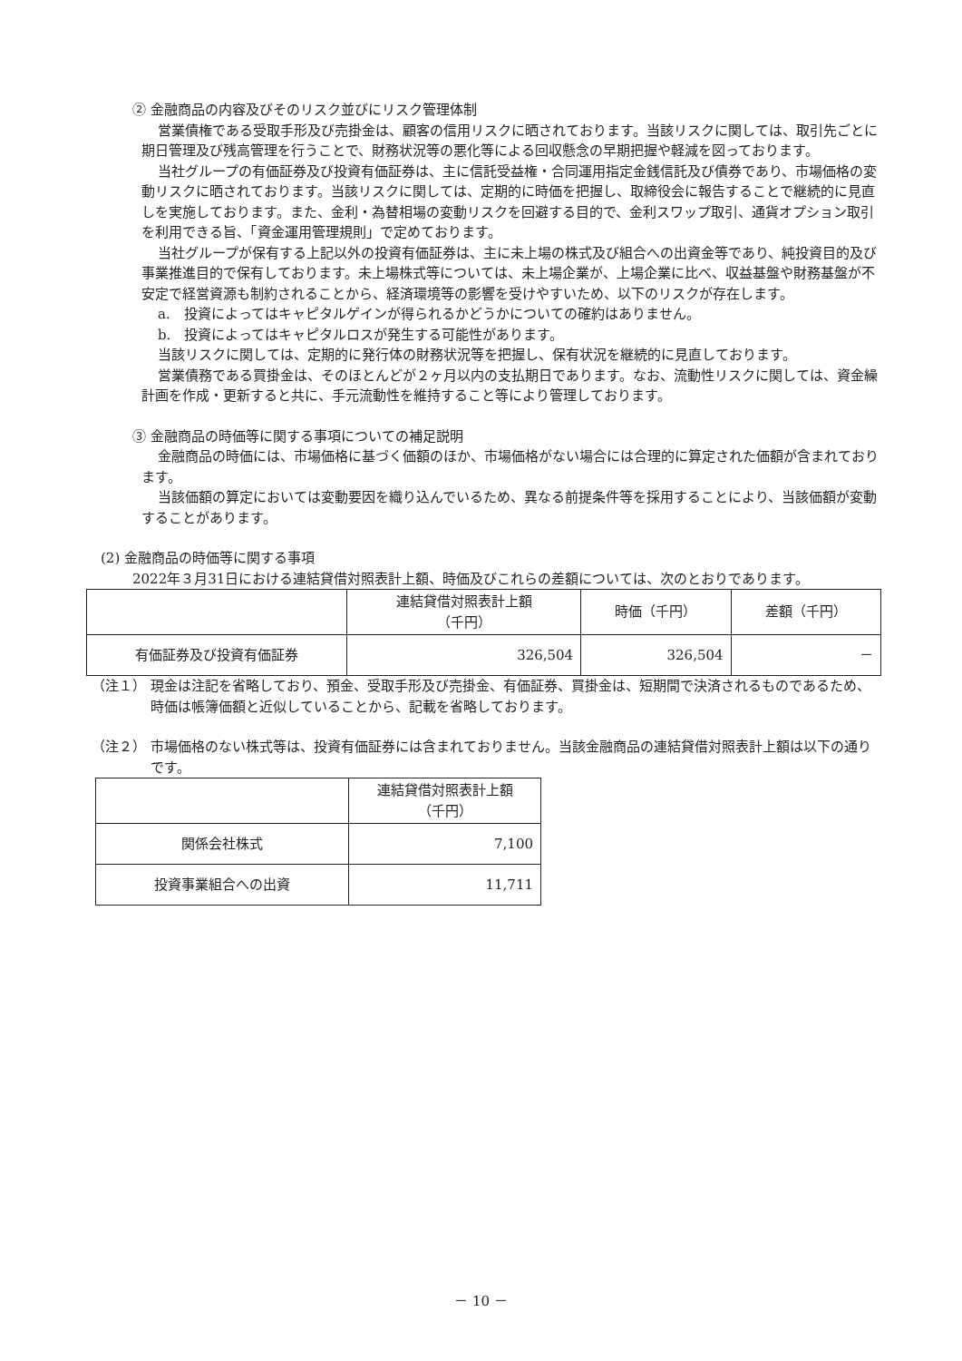② 金融商品の内容及びそのリスク並びにリスク管理体制
営業債権である受取手形及び売掛金は、顧客の信用リスクに晒されております。当該リスクに関しては、取引先ごとに期日管理及び残高管理を行うことで、財務状況等の悪化等による回収懸念の早期把握や軽減を図っております。
当社グループの有価証券及び投資有価証券は、主に信託受益権・合同運用指定金銭信託及び債券であり、市場価格の変動リスクに晒されております。当該リスクに関しては、定期的に時価を把握し、取締役会に報告することで継続的に見直しを実施しております。また、金利・為替相場の変動リスクを回避する目的で、金利スワップ取引、通貨オプション取引を利用できる旨、「資金運用管理規則」で定めております。
当社グループが保有する上記以外の投資有価証券は、主に未上場の株式及び組合への出資金等であり、純投資目的及び事業推進目的で保有しております。未上場株式等については、未上場企業が、上場企業に比べ、収益基盤や財務基盤が不安定で経営資源も制約されることから、経済環境等の影響を受けやすいため、以下のリスクが存在します。
a.　投資によってはキャピタルゲインが得られるかどうかについての確約はありません。
b.　投資によってはキャピタルロスが発生する可能性があります。
当該リスクに関しては、定期的に発行体の財務状況等を把握し、保有状況を継続的に見直しております。
営業債務である買掛金は、そのほとんどが２ヶ月以内の支払期日であります。なお、流動性リスクに関しては、資金繰計画を作成・更新すると共に、手元流動性を維持すること等により管理しております。
③ 金融商品の時価等に関する事項についての補足説明
金融商品の時価には、市場価格に基づく価額のほか、市場価格がない場合には合理的に算定された価額が含まれております。
当該価額の算定においては変動要因を織り込んでいるため、異なる前提条件等を採用することにより、当該価額が変動することがあります。
(2) 金融商品の時価等に関する事項
2022年３月31日における連結貸借対照表計上額、時価及びこれらの差額については、次のとおりであります。
| | 連結貸借対照表計上額 （千円） | 時価（千円） | 差額（千円） |
| --- | --- | --- | --- |
| 有価証券及び投資有価証券 | 326,504 | 326,504 | － |
（注１） 現金は注記を省略しており、預金、受取手形及び売掛金、有価証券、買掛金は、短期間で決済されるものであるため、時価は帳簿価額と近似していることから、記載を省略しております。
（注２） 市場価格のない株式等は、投資有価証券には含まれておりません。当該金融商品の連結貸借対照表計上額は以下の通りです。
| | 連結貸借対照表計上額 （千円） |
| --- | --- |
| 関係会社株式 | 7,100 |
| 投資事業組合への出資 | 11,711 |
－ 10 －